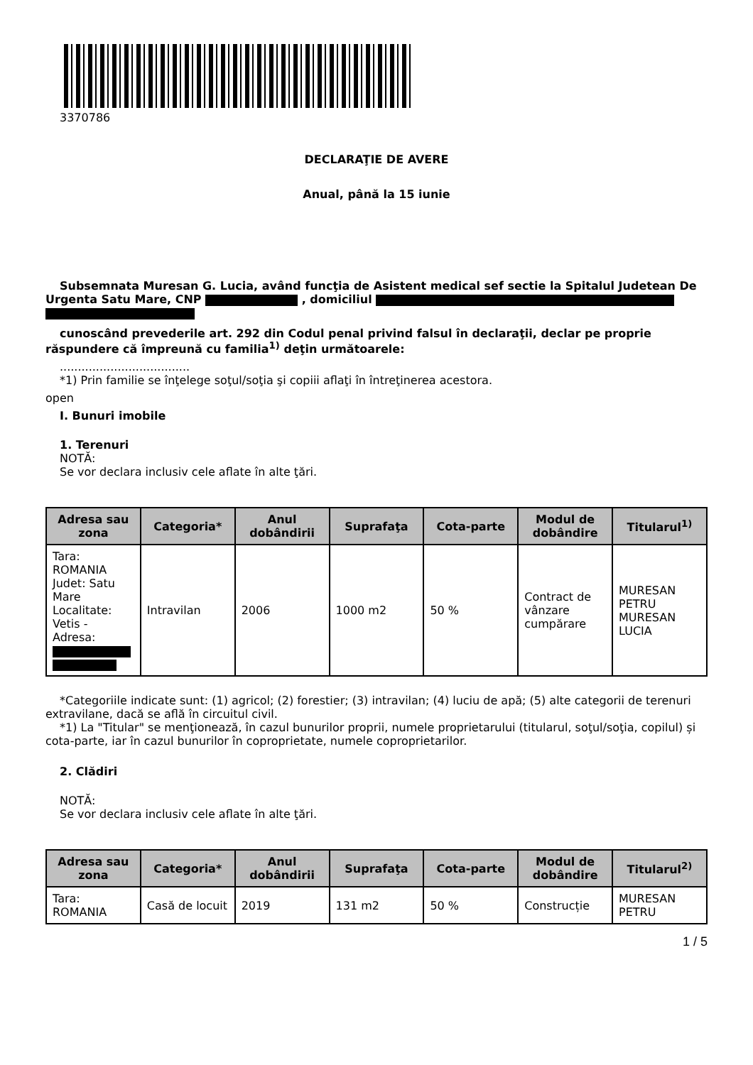3370786
DECLARAŢIE DE AVERE
Anual, până la 15 iunie
Subsemnata Muresan G. Lucia, având funcţia de Asistent medical sef sectie la Spitalul Judetean De Urgenta Satu Mare, CNP , domiciliul
cunoscând prevederile art. 292 din Codul penal privind falsul în declaraţii, declar pe proprie răspundere că împreună cu familia<sup>1)</sup> deţin următoarele:
....................................
*1) Prin familie se înţelege soţul/soţia şi copiii aflaţi în întreţinerea acestora.
open
I. Bunuri imobile
1. Terenuri
NOTĂ:
Se vor declara inclusiv cele aflate în alte ţări.
| Adresa sau zona | Categoria* | Anul dobândirii | Suprafaţa | Cota-parte | Modul de dobândire | Titularul<sup>1)</sup> |
| --- | --- | --- | --- | --- | --- | --- |
| Tara: ROMANIA Judet: Satu Mare Localitate: Vetis - Adresa: | Intravilan | 2006 | 1000 m2 | 50 % | Contract de vânzare cumpărare | MURESAN PETRU MURESAN LUCIA |
*Categoriile indicate sunt: (1) agricol; (2) forestier; (3) intravilan; (4) luciu de apă; (5) alte categorii de terenuri extravilane, dacă se află în circuitul civil.
*1) La "Titular" se menţionează, în cazul bunurilor proprii, numele proprietarului (titularul, soţul/soţia, copilul) și cota-parte, iar în cazul bunurilor în coproprietate, numele coproprietarilor.
2. Clădiri
NOTĂ:
Se vor declara inclusiv cele aflate în alte ţări.
| Adresa sau zona | Categoria* | Anul dobândirii | Suprafaţa | Cota-parte | Modul de dobândire | Titularul<sup>2)</sup> |
| --- | --- | --- | --- | --- | --- | --- |
| Tara: ROMANIA | Casă de locuit | 2019 | 131 m2 | 50 % | Construcție | MURESAN PETRU |
1 / 5